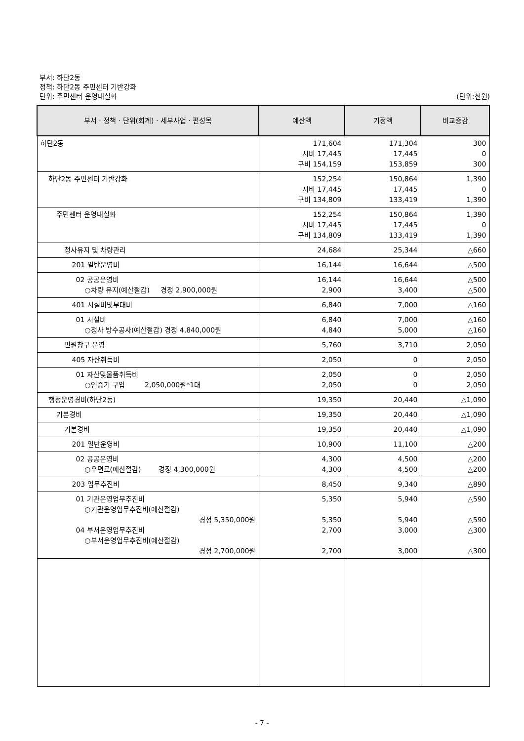부서: 하단2동
정책: 하단2동 주민센터 기반강화
단위: 주민센터 운영내실화 (단위:천원)
| 부서 · 정책 · 단위(회계) · 세부사업 · 편성목 | 예산액 | 기정액 | 비교증감 |
| --- | --- | --- | --- |
| 하단2동 | 171,604 시비 17,445 구비 154,159 | 171,304 17,445 153,859 | 300 0 300 |
| 하단2동 주민센터 기반강화 | 152,254 시비 17,445 구비 134,809 | 150,864 17,445 133,419 | 1,390 0 1,390 |
| 주민센터 운영내실화 | 152,254 시비 17,445 구비 134,809 | 150,864 17,445 133,419 | 1,390 0 1,390 |
| 청사유지 및 차량관리 | 24,684 | 25,344 | △660 |
| 201 일반운영비 | 16,144 | 16,644 | △500 |
| 02 공공운영비 ○차량 유지(예산절감) 경정 2,900,000원 | 16,144 2,900 | 16,644 3,400 | △500 △500 |
| 401 시설비및부대비 | 6,840 | 7,000 | △160 |
| 01 시설비 ○청사 방수공사(예산절감) 경정 4,840,000원 | 6,840 4,840 | 7,000 5,000 | △160 △160 |
| 민원창구 운영 | 5,760 | 3,710 | 2,050 |
| 405 자산취득비 | 2,050 | 0 | 2,050 |
| 01 자산및물품취득비 ○인증기 구입 2,050,000원*1대 | 2,050 2,050 | 0 0 | 2,050 2,050 |
| 행정운영경비(하단2동) | 19,350 | 20,440 | △1,090 |
| 기본경비 | 19,350 | 20,440 | △1,090 |
| 기본경비 | 19,350 | 20,440 | △1,090 |
| 201 일반운영비 | 10,900 | 11,100 | △200 |
| 02 공공운영비 ○우편료(예산절감) 경정 4,300,000원 | 4,300 4,300 | 4,500 4,500 | △200 △200 |
| 203 업무추진비 | 8,450 | 9,340 | △890 |
| 01 기관운영업무추진비 ○기관운영업무추진비(예산절감) 경정 5,350,000원 04 부서운영업무추진비 ○부서운영업무추진비(예산절감) 경정 2,700,000원 | 5,350 5,350 2,700 2,700 | 5,940 5,940 3,000 3,000 | △590 △590 △300 △300 |
- 7 -